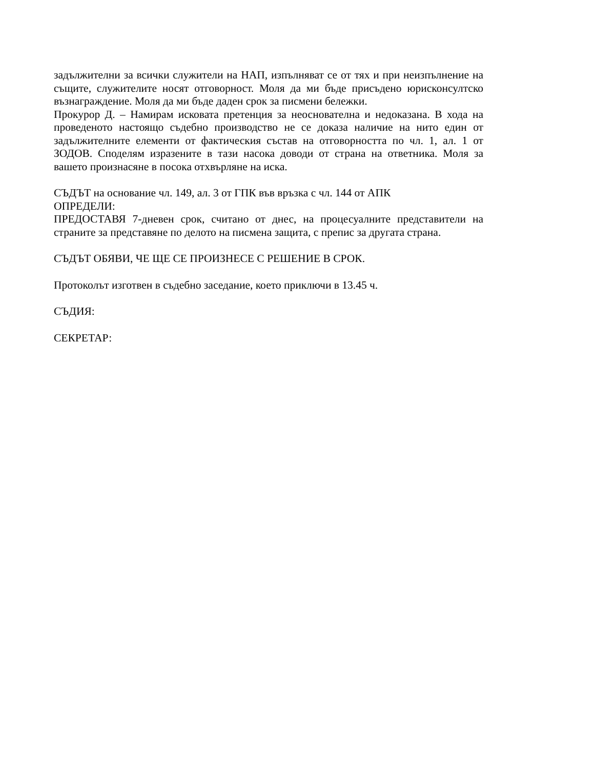задължителни за всички служители на НАП, изпълняват се от тях и при неизпълнение на същите, служителите носят отговорност. Моля да ми бъде присъдено юрисконсултско възнаграждение. Моля да ми бъде даден срок за писмени бележки.
Прокурор Д. – Намирам исковата претенция за неоснователна и недоказана. В хода на проведеното настоящо съдебно производство не се доказа наличие на нито един от задължителните елементи от фактическия състав на отговорността по чл. 1, ал. 1 от ЗОДОВ. Споделям изразените в тази насока доводи от страна на ответника. Моля за вашето произнасяне в посока отхвърляне на иска.
СЪДЪТ на основание чл. 149, ал. 3 от ГПК във връзка с чл. 144 от АПК
ОПРЕДЕЛИ:
ПРЕДОСТАВЯ 7-дневен срок, считано от днес, на процесуалните представители на страните за представяне по делото на писмена защита, с препис за другата страна.
СЪДЪТ ОБЯВИ, ЧЕ ЩЕ СЕ ПРОИЗНЕСЕ С РЕШЕНИЕ В СРОК.
Протоколът изготвен в съдебно заседание, което приключи в 13.45 ч.
СЪДИЯ:
СЕКРЕТАР: